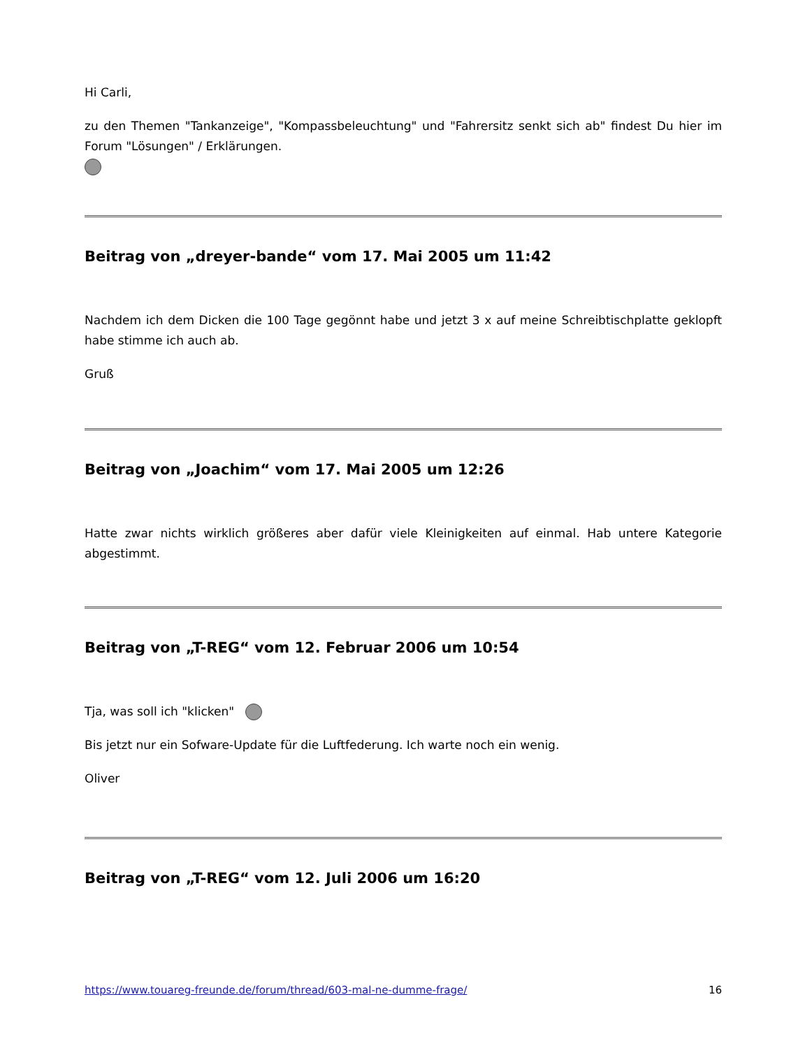Hi Carli,
zu den Themen "Tankanzeige", "Kompassbeleuchtung" und "Fahrersitz senkt sich ab" findest Du hier im Forum "Lösungen" / Erklärungen.
Beitrag von „dreyer-bande“ vom 17. Mai 2005 um 11:42
Nachdem ich dem Dicken die 100 Tage gegönnt habe und jetzt 3 x auf meine Schreibtischplatte geklopft habe stimme ich auch ab.
Gruß
Beitrag von „Joachim“ vom 17. Mai 2005 um 12:26
Hatte zwar nichts wirklich größeres aber dafür viele Kleinigkeiten auf einmal. Hab untere Kategorie abgestimmt.
Beitrag von „T-REG“ vom 12. Februar 2006 um 10:54
Tja, was soll ich "klicken"
Bis jetzt nur ein Sofware-Update für die Luftfederung. Ich warte noch ein wenig.
Oliver
Beitrag von „T-REG“ vom 12. Juli 2006 um 16:20
https://www.touareg-freunde.de/forum/thread/603-mal-ne-dumme-frage/ 16